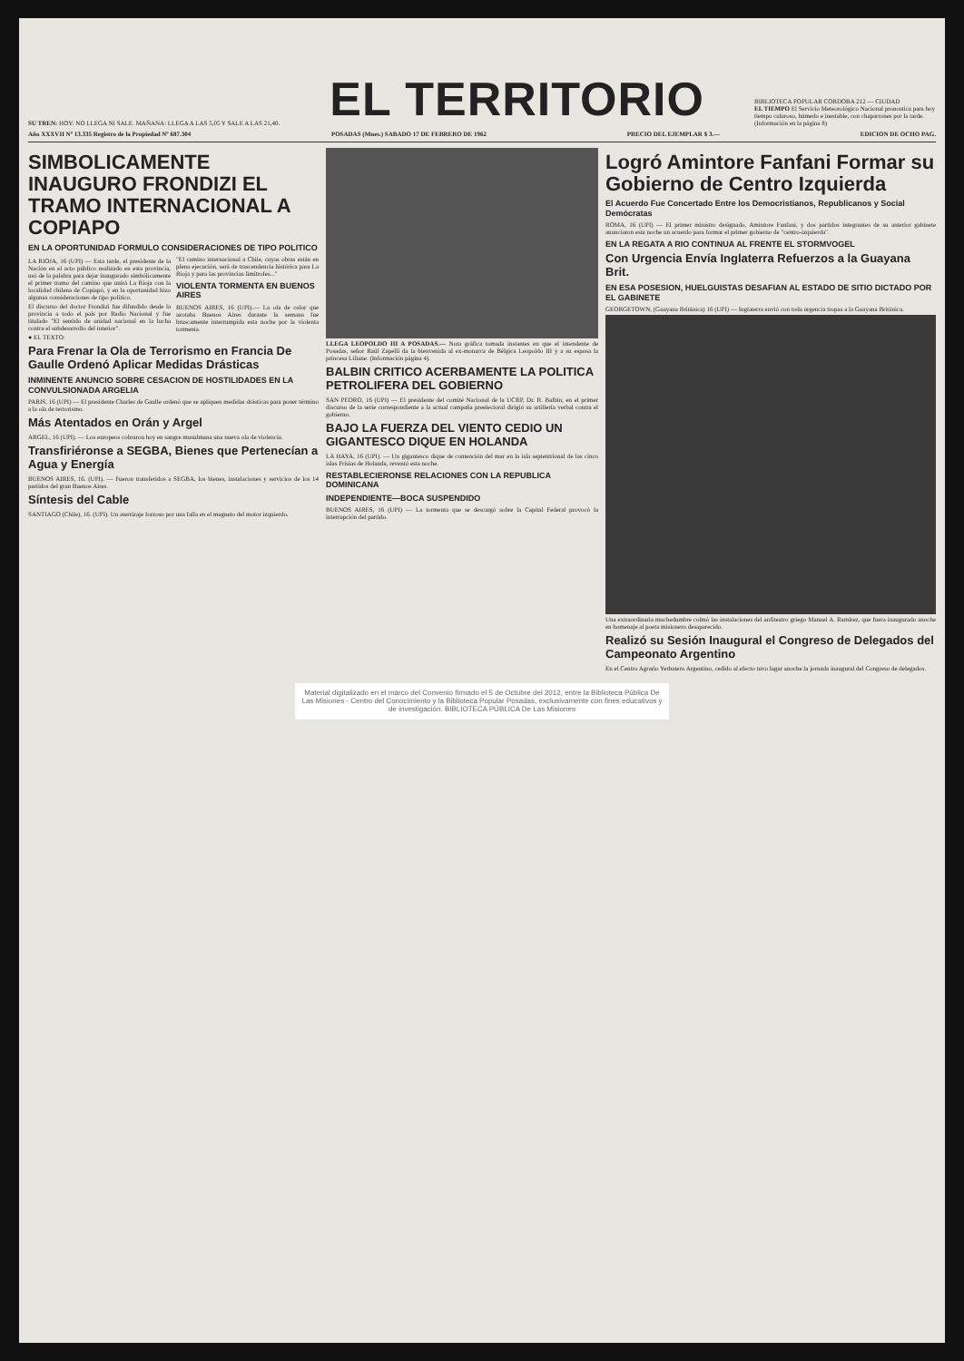SU TREN: HOY: NO LLEGA NI SALE. MAÑANA: LLEGA A LAS 5,05 Y SALE A LAS 21,40.
EL TERRITORIO
BIBLIOTECA POPULAR CORDOBA 212 — CIUDAD
EL TIEMPO El Servicio Meteorológico Nacional pronostica para hoy tiempo caluroso, húmedo e inestable, con chaparrones por la tarde. (Información en la página 8)
Año XXXVII Nº 13.335 Registro de la Propiedad Nº 687.304 POSADAS (Mnes.) SABADO 17 DE FEBRERO DE 1962 PRECIO DEL EJEMPLAR $ 3.— EDICION DE OCHO PAG.
SIMBOLICAMENTE INAUGURO FRONDIZI EL TRAMO INTERNACIONAL A COPIAPO
EN LA OPORTUNIDAD FORMULO CONSIDERACIONES DE TIPO POLITICO
LA RIOJA, 16 (UPI) — Esta tarde, el presidente de la Nación en el acto público realizado en esta provincia, usó de la palabra para dejar inaugurado simbólicamente el primer tramo del camino que unirá La Rioja con la localidad chilena de Copiapó, y en la oportunidad hizo algunas consideraciones de tipo político.
El discurso del doctor Frondizi fue difundido desde la provincia a todo el país por Radio Nacional y fue titulado "El sentido de unidad nacional en la lucha contra el subdesarrollo del interior".
● EL TEXTO:
"El camino internacional a Chile, cuyas obras están en plena ejecución, será de trascendencia histórica para La Rioja y para las provincias limítrofes..."
VIOLENTA TORMENTA EN BUENOS AIRES
BUENOS AIRES, 16 (UPI).— La ola de calor que azotaba Buenos Aires durante la semana fue bruscamente interrumpida esta noche por la violenta tormenta.
Para Frenar la Ola de Terrorismo en Francia De Gaulle Ordenó Aplicar Medidas Drásticas
INMINENTE ANUNCIO SOBRE CESACION DE HOSTILIDADES EN LA CONVULSIONADA ARGELIA
PARIS, 16 (UPI) — El presidente Charles de Gaulle ordenó que se apliquen medidas drásticas para poner término a la ola de terrorismo.
Más Atentados en Orán y Argel
ARGEL, 16 (UPI). — Los europeos cobraron hoy en sangre musulmana una nueva ola de violencia.
Transfiriéronse a SEGBA, Bienes que Pertenecían a Agua y Energía
BUENOS AIRES, 16. (UPI). — Fueron transferidos a SEGBA, los bienes, instalaciones y servicios de los 14 partidos del gran Buenos Aires.
Síntesis del Cable
SANTIAGO (Chile), 16. (UPI). Un aterrizaje forzoso por una falla en el magneto del motor izquierdo.
LLEGA LEOPOLDO III A POSADAS.— Nota gráfica tomada instantes en que el intendente de Posadas, señor Raúl Zapelli da la bienvenida al ex-monarca de Bélgica Leopoldo III y a su esposa la princesa Liliane. (Información página 4).
BALBIN CRITICO ACERBAMENTE LA POLITICA PETROLIFERA DEL GOBIERNO
SAN PEDRO, 16 (UPI) — El presidente del comité Nacional de la UCRP, Dr. R. Balbín, en el primer discurso de la serie correspondiente a la actual campaña preelectoral dirigió su artillería verbal contra el gobierno.
BAJO LA FUERZA DEL VIENTO CEDIO UN GIGANTESCO DIQUE EN HOLANDA
LA HAYA, 16 (UPI). — Un gigantesco dique de contención del mar en la isla septentrional de las cinco islas Frisias de Holanda, reventó esta noche.
RESTABLECIERONSE RELACIONES CON LA REPUBLICA DOMINICANA
INDEPENDIENTE—BOCA SUSPENDIDO
BUENOS AIRES, 16 (UPI) — La tormenta que se descargó sobre la Capital Federal provocó la interrupción del partido.
Logró Amintore Fanfani Formar su Gobierno de Centro Izquierda
El Acuerdo Fue Concertado Entre los Democristianos, Republicanos y Social Demócratas
ROMA, 16 (UPI) — El primer ministro designado, Amintore Fanfani, y dos partidos integrantes de su anterior gabinete anunciaron esta noche un acuerdo para formar el primer gobierno de "centro-izquierda".
EN LA REGATA A RIO CONTINUA AL FRENTE EL STORMVOGEL
Con Urgencia Envía Inglaterra Refuerzos a la Guayana Brit.
EN ESA POSESION, HUELGUISTAS DESAFIAN AL ESTADO DE SITIO DICTADO POR EL GABINETE
GEORGETOWN, (Guayana Británica) 16 (UPI) — Inglaterra envió con toda urgencia tropas a la Guayana Británica.
Una extraordinaria muchedumbre colmó las instalaciones del anfiteatro griego Manuel A. Ramírez, que fuera inaugurado anoche en homenaje al poeta misionero desaparecido.
Realizó su Sesión Inaugural el Congreso de Delegados del Campeonato Argentino
En el Centro Agrario Yerbatero Argentino, cedido al efecto tuvo lugar anoche la jornada inaugural del Congreso de delegados.
Material digitalizado en el marco del Convenio firmado el 5 de Octubre del 2012, entre la Biblioteca Pública De Las Misiones - Centro del Conocimiento y la Biblioteca Popular Posadas, exclusivamente con fines educativos y de investigación. BIBLIOTECA PÚBLICA De Las Misiones